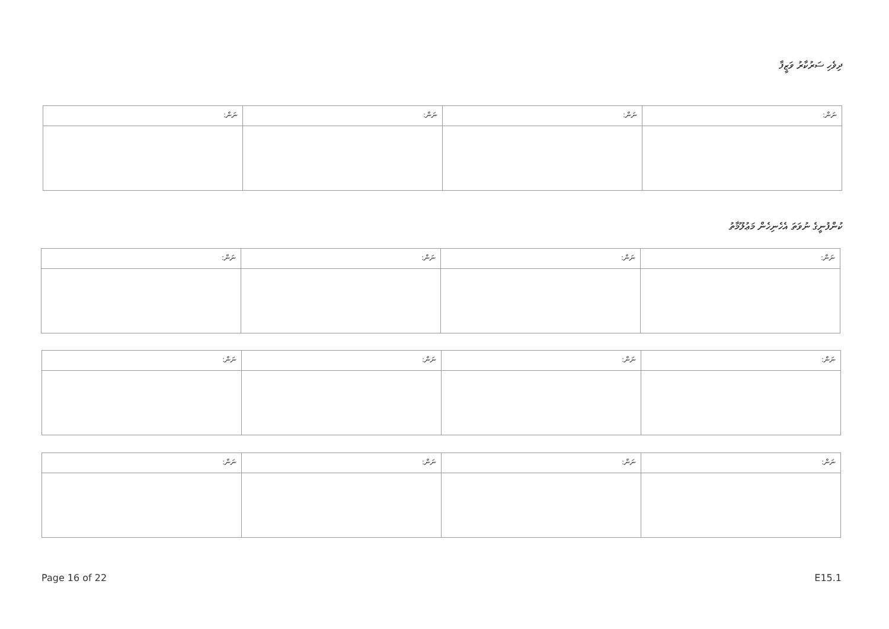ދިވެހި ސަރުކާރު ވަޒީފާ
| ނަން: | ނަން: | ނަން: | ނަން: |
ކުންފުނީގެ ނުވަތަ އެހެނިހެން މަޢުލޫމާތު
| ނަން: | ނަން: | ނަން: | ނަން: |
| ނަން: | ނަން: | ނަން: | ނަން: |
| ނަން: | ނަން: | ނަން: | ނަން: |
Page 16 of 22 E15.1